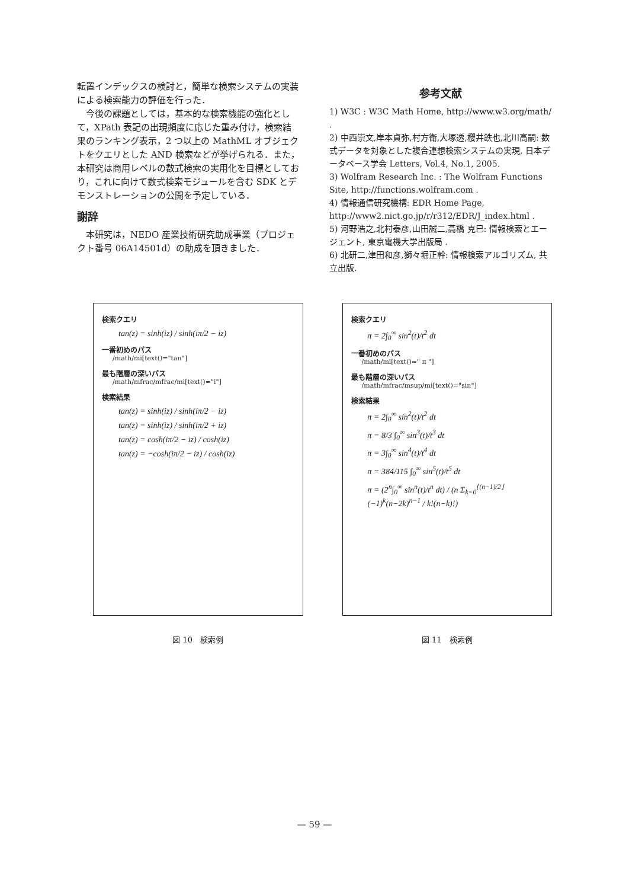転置インデックスの検討と，簡単な検索システムの実装による検索能力の評価を行った．
　今後の課題としては，基本的な検索機能の強化として，XPath 表記の出現頻度に応じた重み付け，検索結果のランキング表示，2 つ以上の MathML オブジェクトをクエリとした AND 検索などが挙げられる．また，本研究は商用レベルの数式検索の実用化を目標としており，これに向けて数式検索モジュールを含む SDK とデモンストレーションの公開を予定している．
謝辞
　本研究は，NEDO 産業技術研究助成事業（プロジェクト番号 06A14501d）の助成を頂きました．
参考文献
1) W3C : W3C Math Home, http://www.w3.org/math/ .
2) 中西崇文,岸本貞弥,村方衛,大塚透,櫻井鉄也,北川高嗣: 数式データを対象とした複合連想検索システムの実現, 日本データベース学会 Letters, Vol.4, No.1, 2005.
3) Wolfram Research Inc. : The Wolfram Functions Site, http://functions.wolfram.com .
4) 情報通信研究機構: EDR Home Page, http://www2.nict.go.jp/r/r312/EDR/J_index.html .
5) 河野浩之,北村泰彦,山田誠二,高橋 克巳: 情報検索とエージェント, 東京電機大学出版局 .
6) 北研二,津田和彦,獅々堀正幹: 情報検索アルゴリズム, 共立出版.
検索クエリ
tan(z) = sinh(iz) / sinh(iπ/2 − iz)
一番初めのパス
/math/mi[text()="tan"]
最も階層の深いパス
/math/mfrac/mfrac/mi[text()="i"]
検索結果
tan(z) = sinh(iz) / sinh(iπ/2 − iz)
tan(z) = sinh(iz) / sinh(iπ/2 + iz)
tan(z) = cosh(iπ/2 − iz) / cosh(iz)
tan(z) = −cosh(iπ/2 − iz) / cosh(iz)
図 10　検索例
検索クエリ
π = 2∫<sub>0</sub><sup>∞</sup> sin<sup>2</sup>(t)/t<sup>2</sup> dt
一番初めのパス
/math/mi[text()=" π "]
最も階層の深いパス
/math/mfrac/msup/mi[text()="sin"]
検索結果
π = 2∫<sub>0</sub><sup>∞</sup> sin<sup>2</sup>(t)/t<sup>2</sup> dt
π = 8/3 ∫<sub>0</sub><sup>∞</sup> sin<sup>3</sup>(t)/t<sup>3</sup> dt
π = 3∫<sub>0</sub><sup>∞</sup> sin<sup>4</sup>(t)/t<sup>4</sup> dt
π = 384/115 ∫<sub>0</sub><sup>∞</sup> sin<sup>5</sup>(t)/t<sup>5</sup> dt
π = (2<sup>n</sup>∫<sub>0</sub><sup>∞</sup> sin<sup>n</sup>(t)/t<sup>n</sup> dt) / (n Σ<sub>k=0</sub><sup>⌊(n−1)/2⌋</sup> (−1)<sup>k</sup>(n−2k)<sup>n−1</sup> / k!(n−k)!)
図 11　検索例
— 59 —